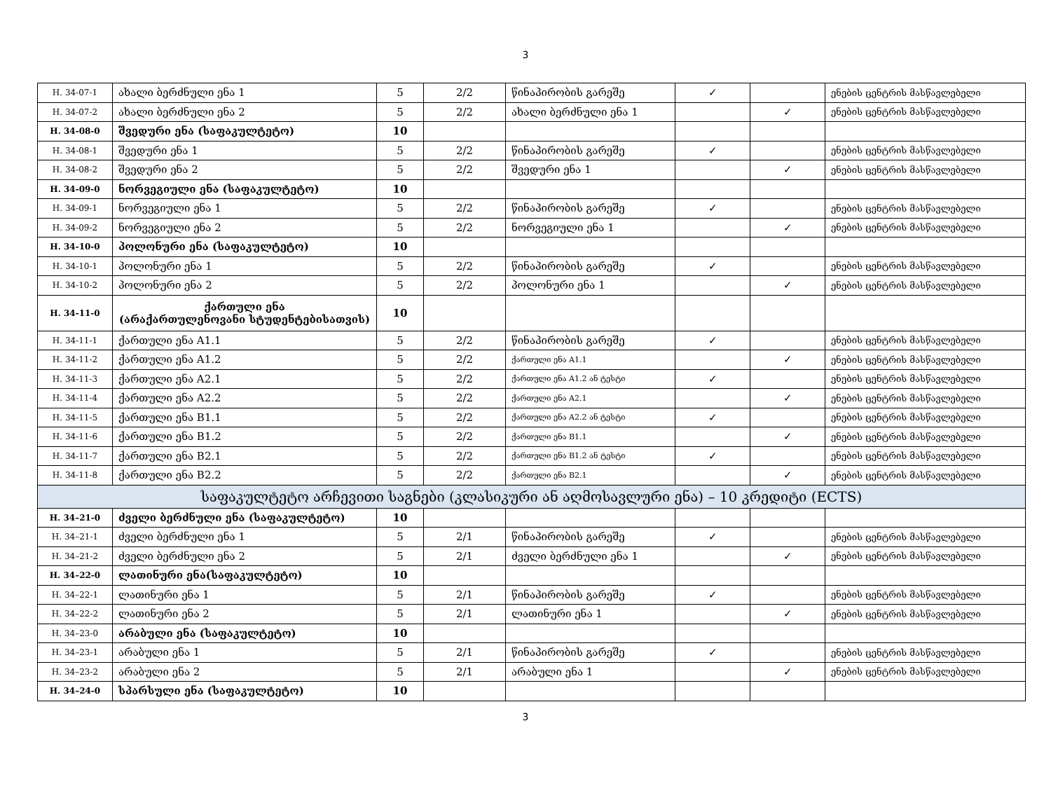3
| H. 34-07-1 | ახალი ბერძნული ენა 1 | 5 | 2/2 | წინაპირობის გარეშე | ✓ | | ენების ცენტრის მასწავლებელი |
| H. 34-07-2 | ახალი ბერძნული ენა 2 | 5 | 2/2 | ახალი ბერძნული ენა 1 | | ✓ | ენების ცენტრის მასწავლებელი |
| H. 34-08-0 | შვედური ენა (საფაკულტეტო) | 10 | | | | | |
| H. 34-08-1 | შვედური ენა 1 | 5 | 2/2 | წინაპირობის გარეშე | ✓ | | ენების ცენტრის მასწავლებელი |
| H. 34-08-2 | შვედური ენა 2 | 5 | 2/2 | შვედური ენა 1 | | ✓ | ენების ცენტრის მასწავლებელი |
| H. 34-09-0 | ნორვეგიული ენა (საფაკულტეტო) | 10 | | | | | |
| H. 34-09-1 | ნორვეგიული ენა 1 | 5 | 2/2 | წინაპირობის გარეშე | ✓ | | ენების ცენტრის მასწავლებელი |
| H. 34-09-2 | ნორვეგიული ენა 2 | 5 | 2/2 | ნორვეგიული ენა 1 | | ✓ | ენების ცენტრის მასწავლებელი |
| H. 34-10-0 | პოლონური ენა (საფაკულტეტო) | 10 | | | | | |
| H. 34-10-1 | პოლონური ენა 1 | 5 | 2/2 | წინაპირობის გარეშე | ✓ | | ენების ცენტრის მასწავლებელი |
| H. 34-10-2 | პოლონური ენა 2 | 5 | 2/2 | პოლონური ენა 1 | | ✓ | ენების ცენტრის მასწავლებელი |
| H. 34-11-0 | ქართული ენა (არაქართულენოვანი სტუდენტებისათვის) | 10 | | | | | |
| H. 34-11-1 | ქართული ენა A1.1 | 5 | 2/2 | წინაპირობის გარეშე | ✓ | | ენების ცენტრის მასწავლებელი |
| H. 34-11-2 | ქართული ენა A1.2 | 5 | 2/2 | ქართული ენა A1.1 | | ✓ | ენების ცენტრის მასწავლებელი |
| H. 34-11-3 | ქართული ენა A2.1 | 5 | 2/2 | ქართული ენა A1.2 ან ტესტი | ✓ | | ენების ცენტრის მასწავლებელი |
| H. 34-11-4 | ქართული ენა A2.2 | 5 | 2/2 | ქართული ენა A2.1 | | ✓ | ენების ცენტრის მასწავლებელი |
| H. 34-11-5 | ქართული ენა B1.1 | 5 | 2/2 | ქართული ენა A2.2 ან ტესტი | ✓ | | ენების ცენტრის მასწავლებელი |
| H. 34-11-6 | ქართული ენა B1.2 | 5 | 2/2 | ქართული ენა B1.1 | | ✓ | ენების ცენტრის მასწავლებელი |
| H. 34-11-7 | ქართული ენა B2.1 | 5 | 2/2 | ქართული ენა B1.2 ან ტესტი | ✓ | | ენების ცენტრის მასწავლებელი |
| H. 34-11-8 | ქართული ენა B2.2 | 5 | 2/2 | ქართული ენა B2.1 | | ✓ | ენების ცენტრის მასწავლებელი |
| საფაკულტეტო არჩევითი საგნები (კლასიკური ან აღმოსავლური ენა) – 10 კრედიტი (ECTS) | | | | | | | |
| H. 34–21-0 | ძველი ბერძნული ენა (საფაკულტეტო) | 10 | | | | | |
| H. 34–21-1 | ძველი ბერძნული ენა 1 | 5 | 2/1 | წინაპირობის გარეშე | ✓ | | ენების ცენტრის მასწავლებელი |
| H. 34–21-2 | ძველი ბერძნული ენა 2 | 5 | 2/1 | ძველი ბერძნული ენა 1 | | ✓ | ენების ცენტრის მასწავლებელი |
| H. 34–22-0 | ლათინური ენა(საფაკულტეტო) | 10 | | | | | |
| H. 34–22-1 | ლათინური ენა 1 | 5 | 2/1 | წინაპირობის გარეშე | ✓ | | ენების ცენტრის მასწავლებელი |
| H. 34–22-2 | ლათინური ენა 2 | 5 | 2/1 | ლათინური ენა 1 | | ✓ | ენების ცენტრის მასწავლებელი |
| H. 34–23-0 | არაბული ენა (საფაკულტეტო) | 10 | | | | | |
| H. 34–23-1 | არაბული ენა 1 | 5 | 2/1 | წინაპირობის გარეშე | ✓ | | ენების ცენტრის მასწავლებელი |
| H. 34–23-2 | არაბული ენა 2 | 5 | 2/1 | არაბული ენა 1 | | ✓ | ენების ცენტრის მასწავლებელი |
| H. 34–24-0 | სპარსული ენა (საფაკულტეტო) | 10 | | | | | |
3